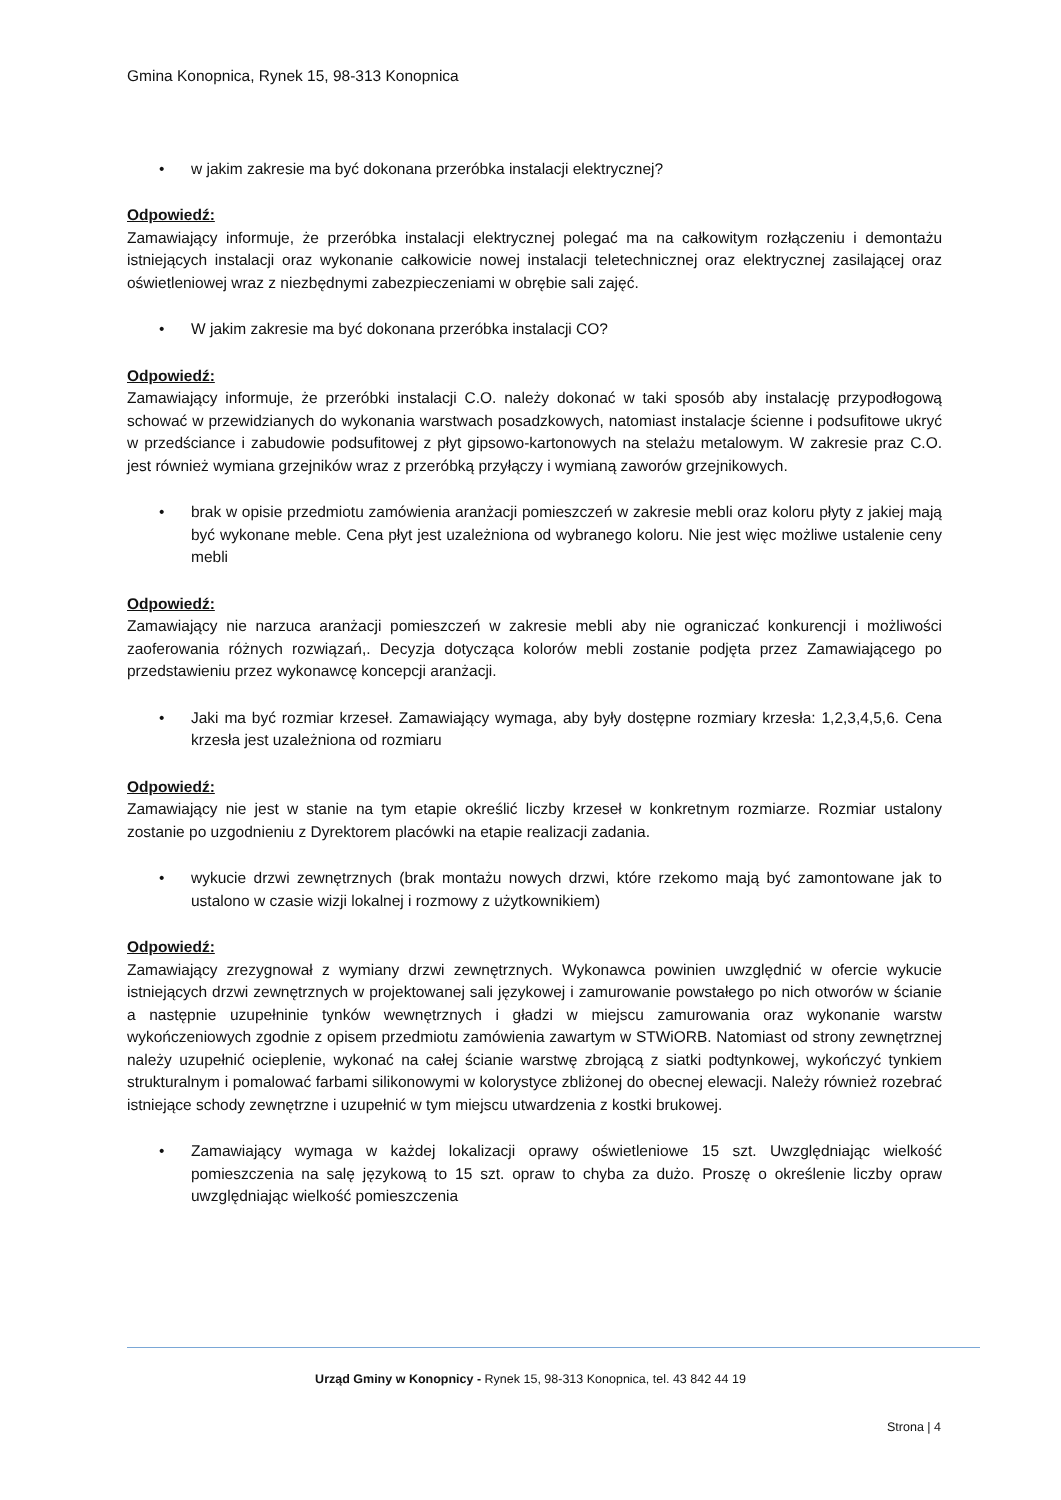Gmina Konopnica, Rynek 15, 98-313 Konopnica
• w jakim zakresie ma być dokonana przeróbka instalacji elektrycznej?
Odpowiedź:
Zamawiający informuje, że przeróbka instalacji elektrycznej polegać ma na całkowitym rozłączeniu i demontażu istniejących instalacji oraz wykonanie całkowicie nowej instalacji teletechnicznej oraz elektrycznej zasilającej oraz oświetleniowej wraz z niezbędnymi zabezpieczeniami w obrębie sali zajęć.
• W jakim zakresie ma być dokonana przeróbka instalacji CO?
Odpowiedź:
Zamawiający informuje, że przeróbki instalacji C.O. należy dokonać w taki sposób aby instalację przypodłogową schować w przewidzianych do wykonania warstwach posadzkowych, natomiast instalacje ścienne i podsufitowe ukryć w przedściance i zabudowie podsufitowej z płyt gipsowo-kartonowych na stelażu metalowym. W zakresie praz C.O. jest również wymiana grzejników wraz z przeróbką przyłączy i wymianą zaworów grzejnikowych.
• brak w opisie przedmiotu zamówienia aranżacji pomieszczeń w zakresie mebli oraz koloru płyty z jakiej mają być wykonane meble. Cena płyt jest uzależniona od wybranego koloru. Nie jest więc możliwe ustalenie ceny mebli
Odpowiedź:
Zamawiający nie narzuca aranżacji pomieszczeń w zakresie mebli aby nie ograniczać konkurencji i możliwości zaoferowania różnych rozwiązań,. Decyzja dotycząca kolorów mebli zostanie podjęta przez Zamawiającego po przedstawieniu przez wykonawcę koncepcji aranżacji.
• Jaki ma być rozmiar krzeseł. Zamawiający wymaga, aby były dostępne rozmiary krzesła: 1,2,3,4,5,6. Cena krzesła jest uzależniona od rozmiaru
Odpowiedź:
Zamawiający nie jest w stanie na tym etapie określić liczby krzeseł w konkretnym rozmiarze. Rozmiar ustalony zostanie po uzgodnieniu z Dyrektorem placówki na etapie realizacji zadania.
• wykucie drzwi zewnętrznych (brak montażu nowych drzwi, które rzekomo mają być zamontowane jak to ustalono w czasie wizji lokalnej i rozmowy z użytkownikiem)
Odpowiedź:
Zamawiający zrezygnował z wymiany drzwi zewnętrznych. Wykonawca powinien uwzględnić w ofercie wykucie istniejących drzwi zewnętrznych w projektowanej sali językowej i zamurowanie powstałego po nich otworów w ścianie a następnie uzupełninie tynków wewnętrznych i gładzi w miejscu zamurowania oraz wykonanie warstw wykończeniowych zgodnie z opisem przedmiotu zamówienia zawartym w STWiORB. Natomiast od strony zewnętrznej należy uzupełnić ocieplenie, wykonać na całej ścianie warstwę zbrojącą z siatki podtynkowej, wykończyć tynkiem strukturalnym i pomalować farbami silikonowymi w kolorystyce zbliżonej do obecnej elewacji. Należy również rozebrać istniejące schody zewnętrzne i uzupełnić w tym miejscu utwardzenia z kostki brukowej.
• Zamawiający wymaga w każdej lokalizacji oprawy oświetleniowe 15 szt. Uwzględniając wielkość pomieszczenia na salę językową to 15 szt. opraw to chyba za dużo. Proszę o określenie liczby opraw uwzględniając wielkość pomieszczenia
Urząd Gminy w Konopnicy - Rynek 15, 98-313 Konopnica, tel. 43 842 44 19
Strona | 4